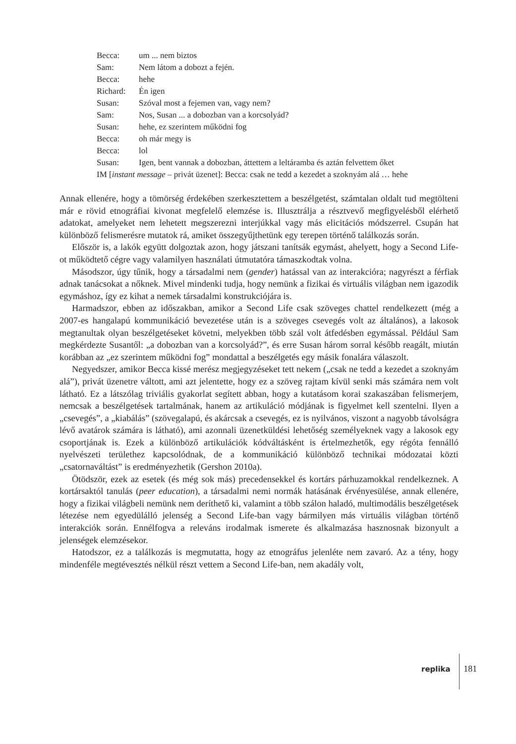| Becca: | um ... nem biztos |
| Sam: | Nem látom a dobozt a fején. |
| Becca: | hehe |
| Richard: | Én igen |
| Susan: | Szóval most a fejemen van, vagy nem? |
| Sam: | Nos, Susan ... a dobozban van a korcsolyád? |
| Susan: | hehe, ez szerintem működni fog |
| Becca: | oh már megy is |
| Becca: | lol |
| Susan: | Igen, bent vannak a dobozban, áttettem a leltáramba és aztán felvettem őket |
| IM [ instant message – privát üzenet]: Becca: csak ne tedd a kezedet a szoknyám alá … hehe | |
Annak ellenére, hogy a tömörség érdekében szerkesztettem a beszélgetést, számtalan oldalt tud megtölteni már e rövid etnográfiai kivonat megfelelő elemzése is. Illusztrálja a résztvevő megfigyelésből elérhető adatokat, amelyeket nem lehetett megszerezni interjúkkal vagy más elicitációs módszerrel. Csupán hat különböző felismerésre mutatok rá, amiket összegyűjthetünk egy terepen történő találkozás során.
Először is, a lakók együtt dolgoztak azon, hogy játszani tanítsák egymást, ahelyett, hogy a Second Life-ot működtető cégre vagy valamilyen használati útmutatóra támaszkodtak volna.
Másodszor, úgy tűnik, hogy a társadalmi nem (gender) hatással van az interakcióra; nagyrészt a férfiak adnak tanácsokat a nőknek. Mivel mindenki tudja, hogy nemünk a fizikai és virtuális világban nem igazodik egymáshoz, így ez kihat a nemek társadalmi konstrukciójára is.
Harmadszor, ebben az időszakban, amikor a Second Life csak szöveges chattel rendelkezett (még a 2007-es hangalapú kommunikáció bevezetése után is a szöveges csevegés volt az általános), a lakosok megtanultak olyan beszélgetéseket követni, melyekben több szál volt átfedésben egymással. Például Sam megkérdezte Susantől: „a dobozban van a korcsolyád?”, és erre Susan három sorral később reagált, miután korábban az „ez szerintem működni fog” mondattal a beszélgetés egy másik fonalára válaszolt.
Negyedszer, amikor Becca kissé merész megjegyzéseket tett nekem („csak ne tedd a kezedet a szoknyám alá”), privát üzenetre váltott, ami azt jelentette, hogy ez a szöveg rajtam kívül senki más számára nem volt látható. Ez a látszólag triviális gyakorlat segített abban, hogy a kutatásom korai szakaszában felismerjem, nemcsak a beszélgetések tartalmának, hanem az artikuláció módjának is figyelmet kell szentelni. Ilyen a „csevegés”, a „kiabálás” (szövegalapú, és akárcsak a csevegés, ez is nyilvános, viszont a nagyobb távolságra lévő avatárok számára is látható), ami azonnali üzenetküldési lehetőség személyeknek vagy a lakosok egy csoportjának is. Ezek a különböző artikulációk kódváltásként is értelmezhetők, egy régóta fennálló nyelvészeti területhez kapcsolódnak, de a kommunikáció különböző technikai módozatai közti „csatornaváltást” is eredményezhetik (Gershon 2010a).
Ötödször, ezek az esetek (és még sok más) precedensekkel és kortárs párhuzamokkal rendelkeznek. A kortársaktól tanulás (peer education), a társadalmi nemi normák hatásának érvényesülése, annak ellenére, hogy a fizikai világbeli nemünk nem deríthető ki, valamint a több szálon haladó, multimodális beszélgetések létezése nem egyedülálló jelenség a Second Life-ban vagy bármilyen más virtuális világban történő interakciók során. Ennélfogva a releváns irodalmak ismerete és alkalmazása hasznosnak bizonyult a jelenségek elemzésekor.
Hatodszor, ez a találkozás is megmutatta, hogy az etnográfus jelenléte nem zavaró. Az a tény, hogy mindenféle megtévesztés nélkül részt vettem a Second Life-ban, nem akadály volt,
replika 181